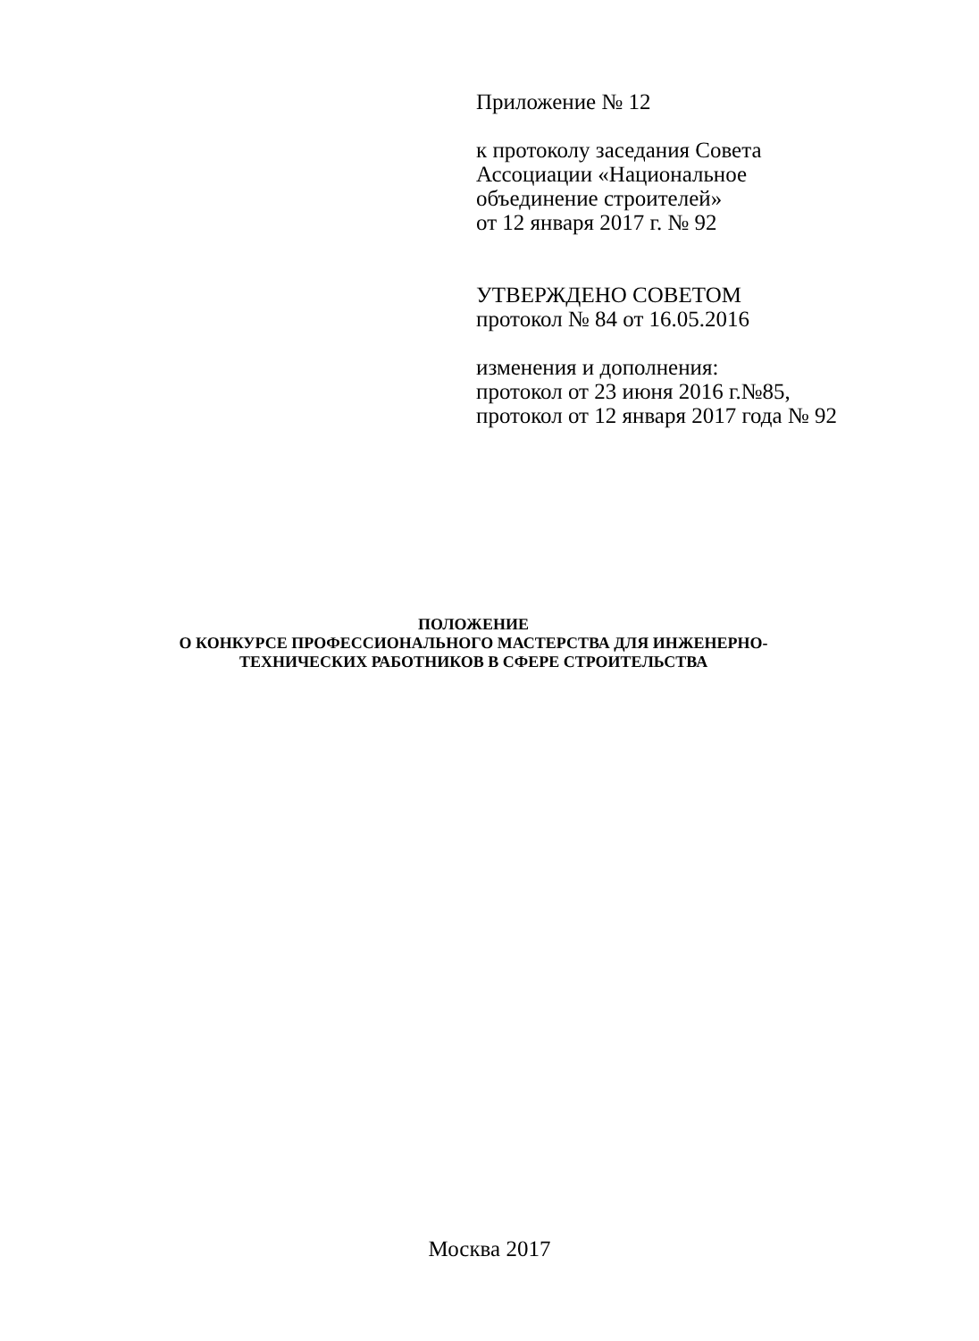Приложение № 12
к протоколу заседания Совета
Ассоциации «Национальное
объединение строителей»
от 12 января 2017 г. № 92
УТВЕРЖДЕНО СОВЕТОМ
протокол № 84 от 16.05.2016
изменения и дополнения:
протокол от 23 июня 2016 г.№85,
протокол от 12 января 2017 года № 92
ПОЛОЖЕНИЕ
О КОНКУРСЕ ПРОФЕССИОНАЛЬНОГО МАСТЕРСТВА ДЛЯ ИНЖЕНЕРНО-
ТЕХНИЧЕСКИХ РАБОТНИКОВ В СФЕРЕ СТРОИТЕЛЬСТВА
Москва 2017